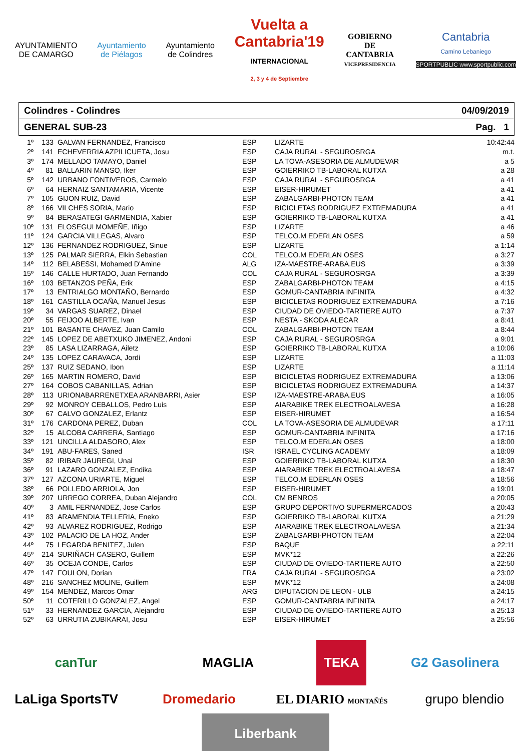AYUNTAMIENTO
DE CAMARGO
Ayuntamiento
de Piélagos
Ayuntamiento
de Colindres
Vuelta a
Cantabria'19
INTERNACIONAL
2, 3 y 4 de Septiembre
GOBIERNO
DE
CANTABRIA
VICEPRESIDENCIA
Cantabria
Camino Lebaniego
SPORTPUBLIC www.sportpublic.com
Colindres - Colindres 04/09/2019
GENERAL SUB-23 Pag. 1
| 1º | 133 | GALVAN FERNANDEZ, Francisco | ESP | LIZARTE | 10:42:44 |
| 2º | 141 | ECHEVERRIA AZPILICUETA, Josu | ESP | CAJA RURAL - SEGUROSRGA | m.t. |
| 3º | 174 | MELLADO TAMAYO, Daniel | ESP | LA TOVA-ASESORIA DE ALMUDEVAR | a 5 |
| 4º | 81 | BALLARIN MANSO, Iker | ESP | GOIERRIKO TB-LABORAL KUTXA | a 28 |
| 5º | 142 | URBANO FONTIVEROS, Carmelo | ESP | CAJA RURAL - SEGUROSRGA | a 41 |
| 6º | 64 | HERNAIZ SANTAMARIA, Vicente | ESP | EISER-HIRUMET | a 41 |
| 7º | 105 | GIJON RUIZ, David | ESP | ZABALGARBI-PHOTON TEAM | a 41 |
| 8º | 166 | VILCHES SORIA, Mario | ESP | BICICLETAS RODRIGUEZ EXTREMADURA | a 41 |
| 9º | 84 | BERASATEGI GARMENDIA, Xabier | ESP | GOIERRIKO TB-LABORAL KUTXA | a 41 |
| 10º | 131 | ELOSEGUI MOMEÑE, Iñigo | ESP | LIZARTE | a 46 |
| 11º | 124 | GARCIA VILLEGAS, Alvaro | ESP | TELCO.M EDERLAN OSES | a 59 |
| 12º | 136 | FERNANDEZ RODRIGUEZ, Sinue | ESP | LIZARTE | a 1:14 |
| 13º | 125 | PALMAR SIERRA, Elkin Sebastian | COL | TELCO.M EDERLAN OSES | a 3:27 |
| 14º | 112 | BELABESSI, Mohamed D'Amine | ALG | IZA-MAESTRE-ARABA.EUS | a 3:39 |
| 15º | 146 | CALLE HURTADO, Juan Fernando | COL | CAJA RURAL - SEGUROSRGA | a 3:39 |
| 16º | 103 | BETANZOS PEÑA, Erik | ESP | ZABALGARBI-PHOTON TEAM | a 4:15 |
| 17º | 13 | ENTRIALGO MONTAÑO, Bernardo | ESP | GOMUR-CANTABRIA INFINITA | a 4:32 |
| 18º | 161 | CASTILLA OCAÑA, Manuel Jesus | ESP | BICICLETAS RODRIGUEZ EXTREMADURA | a 7:16 |
| 19º | 34 | VARGAS SUAREZ, Dinael | ESP | CIUDAD DE OVIEDO-TARTIERE AUTO | a 7:37 |
| 20º | 55 | FEIJOO ALBERTE, Ivan | ESP | NESTA - SKODA ALECAR | a 8:41 |
| 21º | 101 | BASANTE CHAVEZ, Juan Camilo | COL | ZABALGARBI-PHOTON TEAM | a 8:44 |
| 22º | 145 | LOPEZ DE ABETXUKO JIMENEZ, Andoni | ESP | CAJA RURAL - SEGUROSRGA | a 9:01 |
| 23º | 85 | LASA LIZARRAGA, Ailetz | ESP | GOIERRIKO TB-LABORAL KUTXA | a 10:06 |
| 24º | 135 | LOPEZ CARAVACA, Jordi | ESP | LIZARTE | a 11:03 |
| 25º | 137 | RUIZ SEDANO, Ibon | ESP | LIZARTE | a 11:14 |
| 26º | 165 | MARTIN ROMERO, David | ESP | BICICLETAS RODRIGUEZ EXTREMADURA | a 13:06 |
| 27º | 164 | COBOS CABANILLAS, Adrian | ESP | BICICLETAS RODRIGUEZ EXTREMADURA | a 14:37 |
| 28º | 113 | URIONABARRENETXEA ARANBARRI, Asier | ESP | IZA-MAESTRE-ARABA.EUS | a 16:05 |
| 29º | 92 | MONROY CEBALLOS, Pedro Luis | ESP | AIARABIKE TREK ELECTROALAVESA | a 16:28 |
| 30º | 67 | CALVO GONZALEZ, Erlantz | ESP | EISER-HIRUMET | a 16:54 |
| 31º | 176 | CARDONA PEREZ, Duban | COL | LA TOVA-ASESORIA DE ALMUDEVAR | a 17:11 |
| 32º | 15 | ALCOBA CARRERA, Santiago | ESP | GOMUR-CANTABRIA INFINITA | a 17:16 |
| 33º | 121 | UNCILLA ALDASORO, Alex | ESP | TELCO.M EDERLAN OSES | a 18:00 |
| 34º | 191 | ABU-FARES, Saned | ISR | ISRAEL CYCLING ACADEMY | a 18:09 |
| 35º | 82 | IRIBAR JAUREGI, Unai | ESP | GOIERRIKO TB-LABORAL KUTXA | a 18:30 |
| 36º | 91 | LAZARO GONZALEZ, Endika | ESP | AIARABIKE TREK ELECTROALAVESA | a 18:47 |
| 37º | 127 | AZCONA URIARTE, Miguel | ESP | TELCO.M EDERLAN OSES | a 18:56 |
| 38º | 66 | POLLEDO ARRIOLA, Jon | ESP | EISER-HIRUMET | a 19:01 |
| 39º | 207 | URREGO CORREA, Duban Alejandro | COL | CM BENROS | a 20:05 |
| 40º | 3 | AMIL FERNANDEZ, Jose Carlos | ESP | GRUPO DEPORTIVO SUPERMERCADOS | a 20:43 |
| 41º | 83 | ARAMENDIA TELLERIA, Eneko | ESP | GOIERRIKO TB-LABORAL KUTXA | a 21:29 |
| 42º | 93 | ALVAREZ RODRIGUEZ, Rodrigo | ESP | AIARABIKE TREK ELECTROALAVESA | a 21:34 |
| 43º | 102 | PALACIO DE LA HOZ, Ander | ESP | ZABALGARBI-PHOTON TEAM | a 22:04 |
| 44º | 75 | LEGARDA BENITEZ, Julen | ESP | BAQUE | a 22:11 |
| 45º | 214 | SURIÑACH CASERO, Guillem | ESP | MVK*12 | a 22:26 |
| 46º | 35 | OCEJA CONDE, Carlos | ESP | CIUDAD DE OVIEDO-TARTIERE AUTO | a 22:50 |
| 47º | 147 | FOULON, Dorian | FRA | CAJA RURAL - SEGUROSRGA | a 23:02 |
| 48º | 216 | SANCHEZ MOLINE, Guillem | ESP | MVK*12 | a 24:08 |
| 49º | 154 | MENDEZ, Marcos Omar | ARG | DIPUTACION DE LEON - ULB | a 24:15 |
| 50º | 11 | COTERILLO GONZALEZ, Angel | ESP | GOMUR-CANTABRIA INFINITA | a 24:17 |
| 51º | 33 | HERNANDEZ GARCIA, Alejandro | ESP | CIUDAD DE OVIEDO-TARTIERE AUTO | a 25:13 |
| 52º | 63 | URRUTIA ZUBIKARAI, Josu | ESP | EISER-HIRUMET | a 25:56 |
canTur
MAGLIA
TEKA
G2 Gasolinera
LaLiga SportsTV
Dromedario
EL DIARIO MONTAÑÉS
grupo blendio
Liberbank